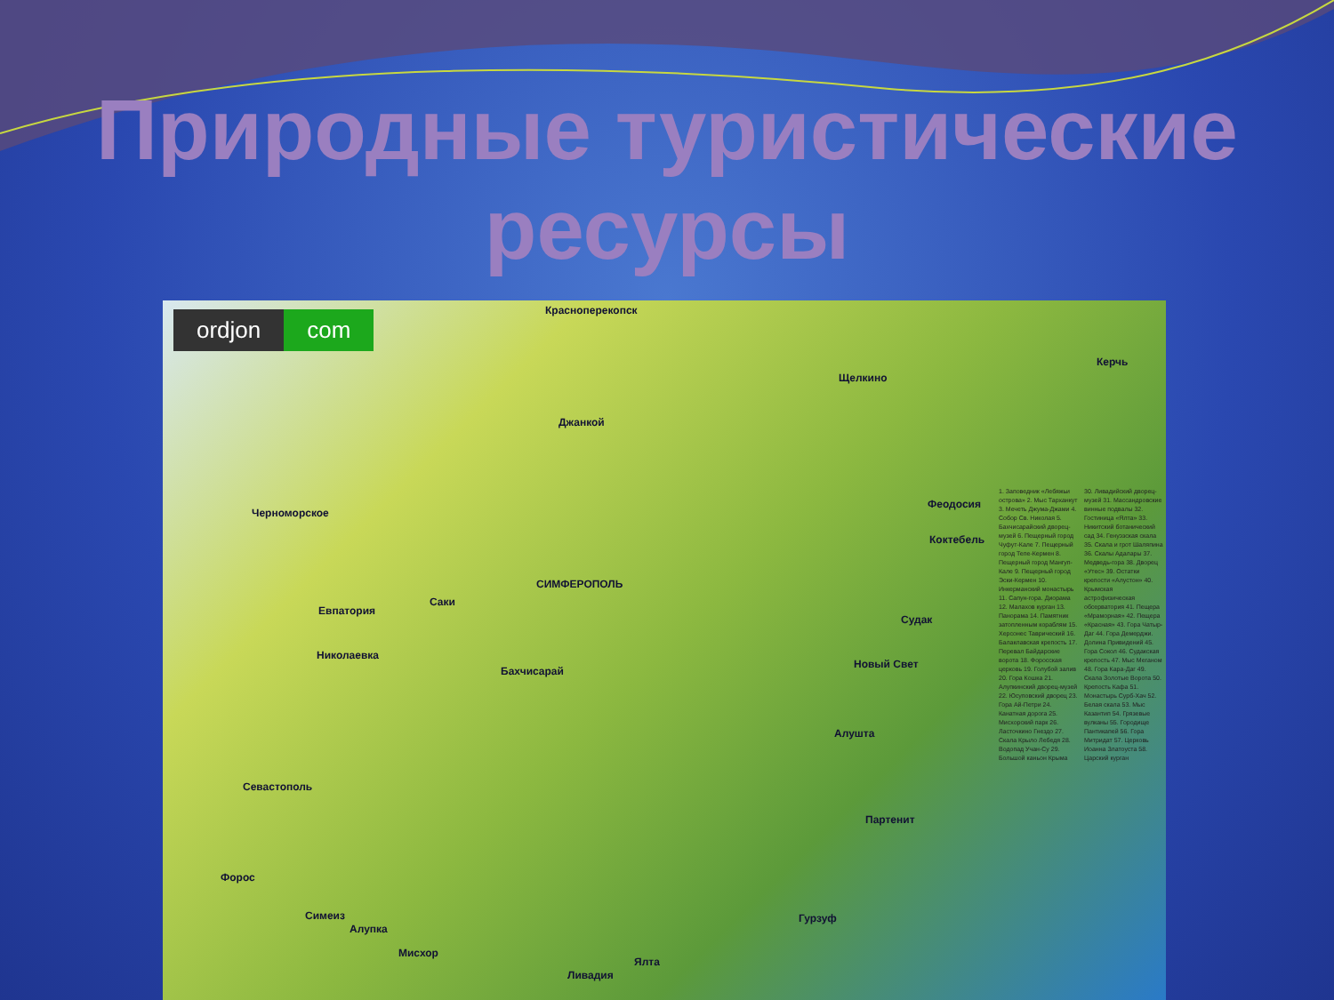Природные туристические
ресурсы
ordjon com Красноперекопск
Щелкино
Керчь
Джанкой
Черноморское
Феодосия
Коктебель
СИМФЕРОПОЛЬ
Саки
Евпатория
Судак
Николаевка
Новый Свет
Бахчисарай
Алушта
Севастополь
Партенит
Форос
Симеиз
Алупка
Гурзуф
Мисхор
Ялта
Ливадия
1. Заповедник «Лебяжьи острова» 2. Мыс Тарханкут 3. Мечеть Джума-Джами 4. Собор Св. Николая 5. Бахчисарайский дворец-музей 6. Пещерный город Чуфут-Кале 7. Пещерный город Тепе-Кермен 8. Пещерный город Мангуп-Кале 9. Пещерный город Эски-Кермен 10. Инкерманский монастырь 11. Сапун-гора. Диорама 12. Малахов курган 13. Панорама 14. Памятник затопленным кораблям 15. Херсонес Таврический 16. Балаклавская крепость 17. Перевал Байдарские ворота 18. Форосская церковь 19. Голубой залив 20. Гора Кошка 21. Алупкинский дворец-музей 22. Юсуповский дворец 23. Гора Ай-Петри 24. Канатная дорога 25. Мисхорский парк 26. Ласточкино Гнездо 27. Скала Крыло Лебедя 28. Водопад Учан-Су 29. Большой каньон Крыма 30. Ливадийский дворец-музей 31. Массандровские винные подвалы 32. Гостиница «Ялта» 33. Никитский ботанический сад 34. Генуэзская скала 35. Скала и грот Шаляпина 36. Скалы Адалары 37. Медведь-гора 38. Дворец «Утес» 39. Остатки крепости «Алустон» 40. Крымская астрофизическая обсерватория 41. Пещера «Мраморная» 42. Пещера «Красная» 43. Гора Чатыр-Даг 44. Гора Демерджи. Долина Привидений 45. Гора Сокол 46. Судакская крепость 47. Мыс Меганом 48. Гора Кара-Даг 49. Скала Золотые Ворота 50. Крепость Кафа 51. Монастырь Сурб-Хач 52. Белая скала 53. Мыс Казантип 54. Грязевые вулканы 55. Городище Пантикапей 56. Гора Митридат 57. Церковь Иоанна Златоуста 58. Царский курган